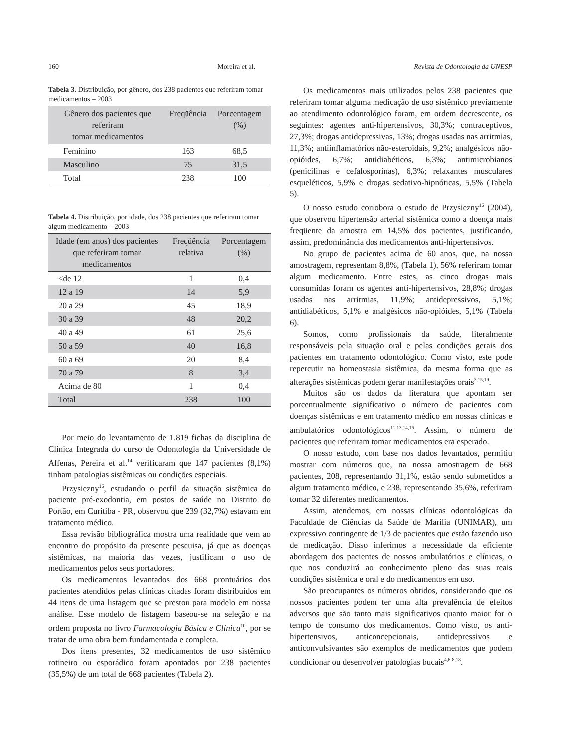160 Moreira et al. Revista de Odontologia da UNESP
Tabela 3. Distribuição, por gênero, dos 238 pacientes que referiram tomar medicamentos – 2003
| Gênero dos pacientes que referiram tomar medicamentos | Freqüência | Porcentagem (%) |
| --- | --- | --- |
| Feminino | 163 | 68,5 |
| Masculino | 75 | 31,5 |
| Total | 238 | 100 |
Tabela 4. Distribuição, por idade, dos 238 pacientes que referiram tomar algum medicamento – 2003
| Idade (em anos) dos pacientes que referiram tomar medicamentos | Freqüência relativa | Porcentagem (%) |
| --- | --- | --- |
| <de 12 | 1 | 0,4 |
| 12 a 19 | 14 | 5,9 |
| 20 a 29 | 45 | 18,9 |
| 30 a 39 | 48 | 20,2 |
| 40 a 49 | 61 | 25,6 |
| 50 a 59 | 40 | 16,8 |
| 60 a 69 | 20 | 8,4 |
| 70 a 79 | 8 | 3,4 |
| Acima de 80 | 1 | 0,4 |
| Total | 238 | 100 |
Por meio do levantamento de 1.819 fichas da disciplina de Clínica Integrada do curso de Odontologia da Universidade de Alfenas, Pereira et al.<sup>14</sup> verificaram que 147 pacientes (8,1%) tinham patologias sistêmicas ou condições especiais.
Przysiezny<sup>16</sup>, estudando o perfil da situação sistêmica do paciente pré-exodontia, em postos de saúde no Distrito do Portão, em Curitiba - PR, observou que 239 (32,7%) estavam em tratamento médico.
Essa revisão bibliográfica mostra uma realidade que vem ao encontro do propósito da presente pesquisa, já que as doenças sistêmicas, na maioria das vezes, justificam o uso de medicamentos pelos seus portadores.
Os medicamentos levantados dos 668 prontuários dos pacientes atendidos pelas clínicas citadas foram distribuídos em 44 itens de uma listagem que se prestou para modelo em nossa análise. Esse modelo de listagem baseou-se na seleção e na ordem proposta no livro Farmacologia Básica e Clínica<sup>10</sup>, por se tratar de uma obra bem fundamentada e completa.
Dos itens presentes, 32 medicamentos de uso sistêmico rotineiro ou esporádico foram apontados por 238 pacientes (35,5%) de um total de 668 pacientes (Tabela 2).
Os medicamentos mais utilizados pelos 238 pacientes que referiram tomar alguma medicação de uso sistêmico previamente ao atendimento odontológico foram, em ordem decrescente, os seguintes: agentes anti-hipertensivos, 30,3%; contraceptivos, 27,3%; drogas antidepressivas, 13%; drogas usadas nas arritmias, 11,3%; antiinflamatórios não-esteroidais, 9,2%; analgésicos não-opióides, 6,7%; antidiabéticos, 6,3%; antimicrobianos (penicilinas e cefalosporinas), 6,3%; relaxantes musculares esqueléticos, 5,9% e drogas sedativo-hipnóticas, 5,5% (Tabela 5).
O nosso estudo corrobora o estudo de Przysiezny<sup>16</sup> (2004), que observou hipertensão arterial sistêmica como a doença mais freqüente da amostra em 14,5% dos pacientes, justificando, assim, predominância dos medicamentos anti-hipertensivos.
No grupo de pacientes acima de 60 anos, que, na nossa amostragem, representam 8,8%, (Tabela 1), 56% referiram tomar algum medicamento. Entre estes, as cinco drogas mais consumidas foram os agentes anti-hipertensivos, 28,8%; drogas usadas nas arritmias, 11,9%; antidepressivos, 5,1%; antidiabéticos, 5,1% e analgésicos não-opióides, 5,1% (Tabela 6).
Somos, como profissionais da saúde, literalmente responsáveis pela situação oral e pelas condições gerais dos pacientes em tratamento odontológico. Como visto, este pode repercutir na homeostasia sistêmica, da mesma forma que as alterações sistêmicas podem gerar manifestações orais<sup>3,15,19</sup>.
Muitos são os dados da literatura que apontam ser porcentualmente significativo o número de pacientes com doenças sistêmicas e em tratamento médico em nossas clínicas e ambulatórios odontológicos<sup>11,13,14,16</sup>. Assim, o número de pacientes que referiram tomar medicamentos era esperado.
O nosso estudo, com base nos dados levantados, permitiu mostrar com números que, na nossa amostragem de 668 pacientes, 208, representando 31,1%, estão sendo submetidos a algum tratamento médico, e 238, representando 35,6%, referiram tomar 32 diferentes medicamentos.
Assim, atendemos, em nossas clínicas odontológicas da Faculdade de Ciências da Saúde de Marília (UNIMAR), um expressivo contingente de 1/3 de pacientes que estão fazendo uso de medicação. Disso inferimos a necessidade da eficiente abordagem dos pacientes de nossos ambulatórios e clínicas, o que nos conduzirá ao conhecimento pleno das suas reais condições sistêmica e oral e do medicamentos em uso.
São preocupantes os números obtidos, considerando que os nossos pacientes podem ter uma alta prevalência de efeitos adversos que são tanto mais significativos quanto maior for o tempo de consumo dos medicamentos. Como visto, os anti-hipertensivos, anticoncepcionais, antidepressivos e anticonvulsivantes são exemplos de medicamentos que podem condicionar ou desenvolver patologias bucais<sup>4,6-8,18</sup>.